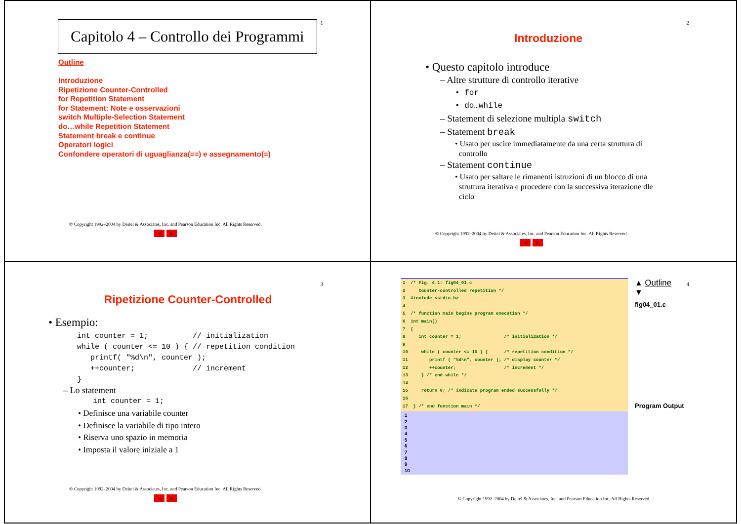1
Capitolo 4 – Controllo dei Programmi
Outline
Introduzione
Ripetizione Counter-Controlled
for Repetition Statement
for Statement: Note e osservazioni
switch Multiple-Selection Statement
do…while Repetition Statement
Statement break e continue
Operatori logici
Confondere operatori di uguaglianza(==) e assegnamento(=)
© Copyright 1992–2004 by Deitel & Associates, Inc. and Pearson Education Inc. All Rights Reserved.
◀ ▶
2
Introduzione
• Questo capitolo introduce
– Altre strutture di controllo iterative
• for
• do…while
– Statement di selezione multipla switch
– Statement break
• Usato per uscire immediatamente da una certa struttura di
controllo
– Statement continue
• Usato per saltare le rimanenti istruzioni di un blocco di una
struttura iterativa e procedere con la successiva iterazione dle
ciclo
© Copyright 1992–2004 by Deitel & Associates, Inc. and Pearson Education Inc. All Rights Reserved.
◀ ▶
3
Ripetizione Counter-Controlled
• Esempio:
int counter = 1;          // initialization
while ( counter <= 10 ) { // repetition condition
   printf( "%d\n", counter );
   ++counter;             // increment
}
– Lo statement
int counter = 1;
• Definisce una variabile counter
• Definisce la variabile di tipo intero
• Riserva uno spazio in memoria
• Imposta il valore iniziale a 1
© Copyright 1992–2004 by Deitel & Associates, Inc. and Pearson Education Inc. All Rights Reserved.
◀ ▶
4
1  /* Fig. 4.1: fig04_01.c
2     Counter-controlled repetition */
3  #include <stdio.h>
4
5  /* function main begins program execution */
6  int main()
7  {
8     int counter = 1;                /* initialization */
9
10     while ( counter <= 10 ) {      /* repetition condition */
11        printf ( "%d\n", counter ); /* display counter */
12        ++counter;                  /* increment */
13     } /* end while */
14
15     return 0; /* indicate program ended successfully */
16
17  } /* end function main */
1
2
3
4
5
6
7
8
9
10
▲ Outline
▼
fig04_01.c
Program Output
© Copyright 1992–2004 by Deitel & Associates, Inc. and Pearson Education Inc. All Rights Reserved.